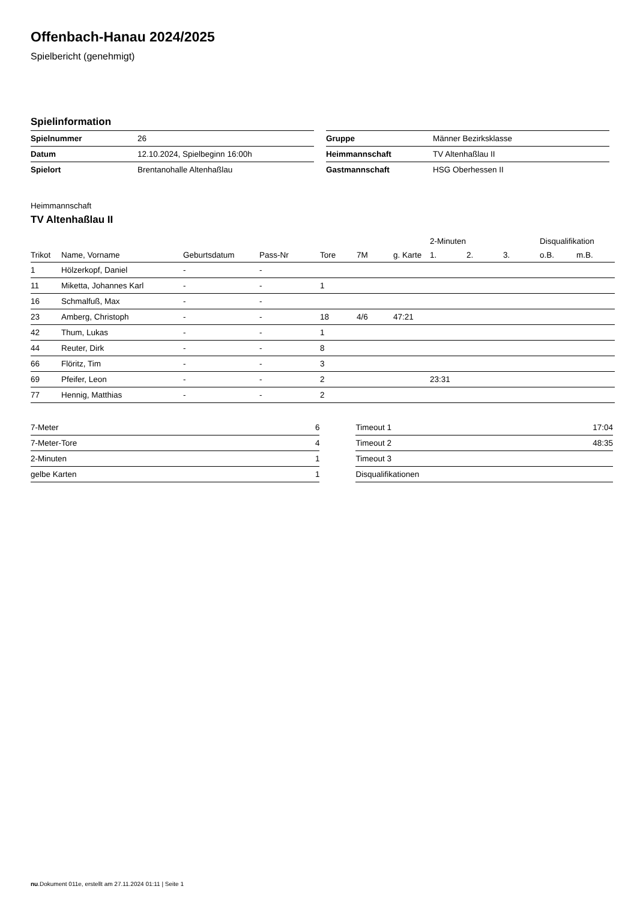Offenbach-Hanau 2024/2025
Spielbericht (genehmigt)
Spielinformation
| Spielnummer | 26 |
| Datum | 12.10.2024, Spielbeginn 16:00h |
| Spielort | Brentanohalle Altenhaßlau |
| Gruppe | Männer Bezirksklasse |
| Heimmannschaft | TV Altenhaßlau II |
| Gastmannschaft | HSG Oberhessen II |
Heimmannschaft
TV Altenhaßlau II
| | | | | | | | 2-Minuten | | | Disqualifikation | |
| --- | --- | --- | --- | --- | --- | --- | --- | --- | --- | --- | --- |
| Trikot | Name, Vorname | Geburtsdatum | Pass-Nr | Tore | 7M | g. Karte | 1. | 2. | 3. | o.B. | m.B. |
| 1 | Hölzerkopf, Daniel | - | - | | | | | | | | |
| 11 | Miketta, Johannes Karl | - | - | 1 | | | | | | | |
| 16 | Schmalfuß, Max | - | - | | | | | | | | |
| 23 | Amberg, Christoph | - | - | 18 | 4/6 | 47:21 | | | | | |
| 42 | Thum, Lukas | - | - | 1 | | | | | | | |
| 44 | Reuter, Dirk | - | - | 8 | | | | | | | |
| 66 | Flöritz, Tim | - | - | 3 | | | | | | | |
| 69 | Pfeifer, Leon | - | - | 2 | | | 23:31 | | | | |
| 77 | Hennig, Matthias | - | - | 2 | | | | | | | |
| 7-Meter | 6 |
| 7-Meter-Tore | 4 |
| 2-Minuten | 1 |
| gelbe Karten | 1 |
| Timeout 1 | 17:04 |
| Timeout 2 | 48:35 |
| Timeout 3 | |
| Disqualifikationen | |
nu.Dokument 011e, erstellt am 27.11.2024 01:11 | Seite 1